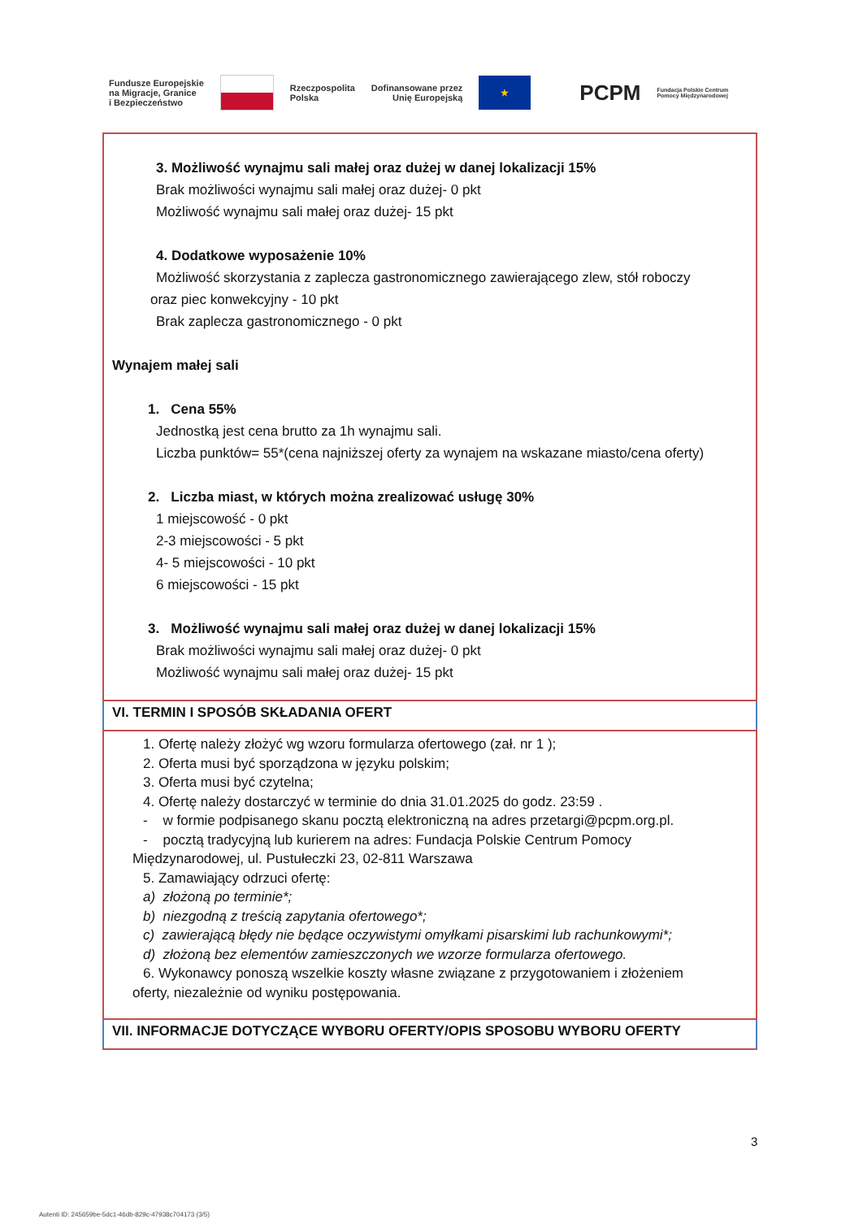Fundusze Europejskie
na Migracje, Granice
i Bezpieczeństwo Rzeczpospolita
Polska Dofinansowane przez
Unię Europejską ★ PCPM Fundacja Polskie Centrum
Pomocy Międzynarodowej
| 3. Możliwość wynajmu sali małej oraz dużej w danej lokalizacji 15% Brak możliwości wynajmu sali małej oraz dużej- 0 pkt Możliwość wynajmu sali małej oraz dużej- 15 pkt 4. Dodatkowe wyposażenie 10% Możliwość skorzystania z zaplecza gastronomicznego zawierającego zlew, stół roboczy oraz piec konwekcyjny - 10 pkt Brak zaplecza gastronomicznego - 0 pkt Wynajem małej sali 1. Cena 55% Jednostką jest cena brutto za 1h wynajmu sali. Liczba punktów= 55*(cena najniższej oferty za wynajem na wskazane miasto/cena oferty) 2. Liczba miast, w których można zrealizować usługę 30% 1 miejscowość - 0 pkt 2-3 miejscowości - 5 pkt 4- 5 miejscowości - 10 pkt 6 miejscowości - 15 pkt 3. Możliwość wynajmu sali małej oraz dużej w danej lokalizacji 15% Brak możliwości wynajmu sali małej oraz dużej- 0 pkt Możliwość wynajmu sali małej oraz dużej- 15 pkt |
| VI. TERMIN I SPOSÓB SKŁADANIA OFERT |
| 1. Ofertę należy złożyć wg wzoru formularza ofertowego (zał. nr 1 ); 2. Oferta musi być sporządzona w języku polskim; 3. Oferta musi być czytelna; 4. Ofertę należy dostarczyć w terminie do dnia 31.01.2025 do godz. 23:59 . - w formie podpisanego skanu pocztą elektroniczną na adres przetargi@pcpm.org.pl. - pocztą tradycyjną lub kurierem na adres: Fundacja Polskie Centrum Pomocy Międzynarodowej, ul. Pustułeczki 23, 02-811 Warszawa 5. Zamawiający odrzuci ofertę: a) złożoną po terminie*; b) niezgodną z treścią zapytania ofertowego*; c) zawierającą błędy nie będące oczywistymi omyłkami pisarskimi lub rachunkowymi*; d) złożoną bez elementów zamieszczonych we wzorze formularza ofertowego. 6. Wykonawcy ponoszą wszelkie koszty własne związane z przygotowaniem i złożeniem oferty, niezależnie od wyniku postępowania. |
| VII. INFORMACJE DOTYCZĄCE WYBORU OFERTY/OPIS SPOSOBU WYBORU OFERTY |
3
Autenti ID: 245659be-5dc1-46db-829c-47938c704173 (3/5)